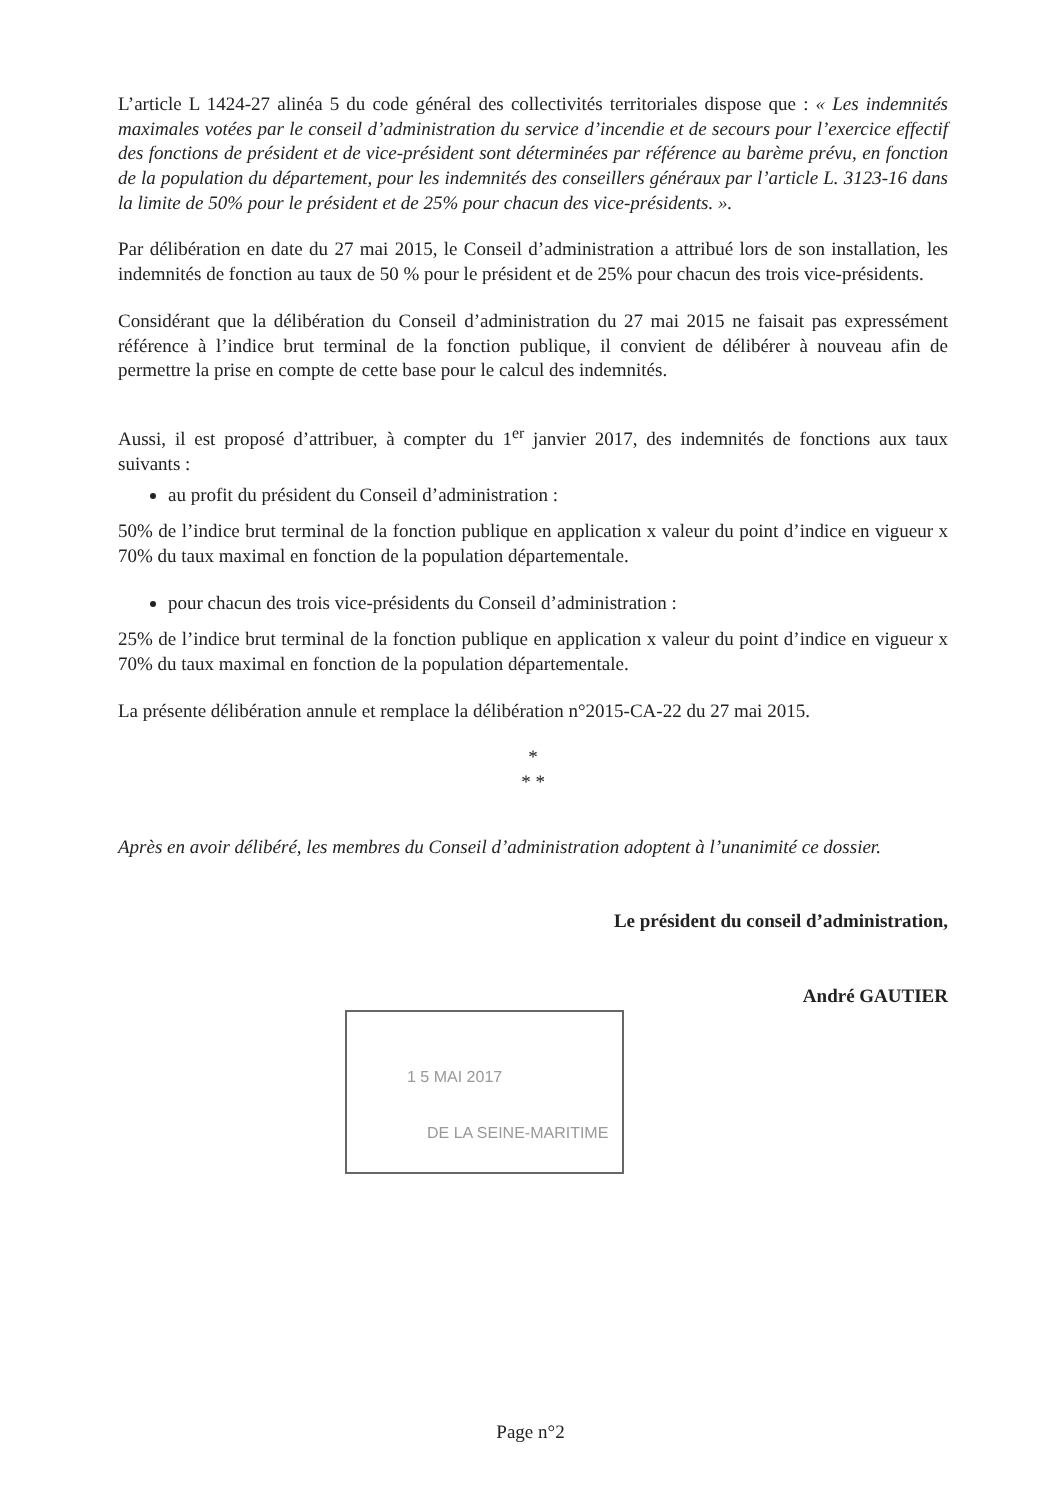L’article L 1424-27 alinéa 5 du code général des collectivités territoriales dispose que : « Les indemnités maximales votées par le conseil d’administration du service d’incendie et de secours pour l’exercice effectif des fonctions de président et de vice-président sont déterminées par référence au barème prévu, en fonction de la population du département, pour les indemnités des conseillers généraux par l’article L. 3123-16 dans la limite de 50% pour le président et de 25% pour chacun des vice-présidents. ».
Par délibération en date du 27 mai 2015, le Conseil d’administration a attribué lors de son installation, les indemnités de fonction au taux de 50 % pour le président et de 25% pour chacun des trois vice-présidents.
Considérant que la délibération du Conseil d’administration du 27 mai 2015 ne faisait pas expressément référence à l’indice brut terminal de la fonction publique, il convient de délibérer à nouveau afin de permettre la prise en compte de cette base pour le calcul des indemnités.
Aussi, il est proposé d’attribuer, à compter du 1<sup>er</sup> janvier 2017, des indemnités de fonctions aux taux suivants :
au profit du président du Conseil d’administration :
50% de l’indice brut terminal de la fonction publique en application x valeur du point d’indice en vigueur x 70% du taux maximal en fonction de la population départementale.
pour chacun des trois vice-présidents du Conseil d’administration :
25% de l’indice brut terminal de la fonction publique en application x valeur du point d’indice en vigueur x 70% du taux maximal en fonction de la population départementale.
La présente délibération annule et remplace la délibération n°2015-CA-22 du 27 mai 2015.
*
* *
Après en avoir délibéré, les membres du Conseil d’administration adoptent à l’unanimité ce dossier.
Le président du conseil d’administration,
André GAUTIER
1 5 MAI 2017
DE LA SEINE-MARITIME
Page n°2